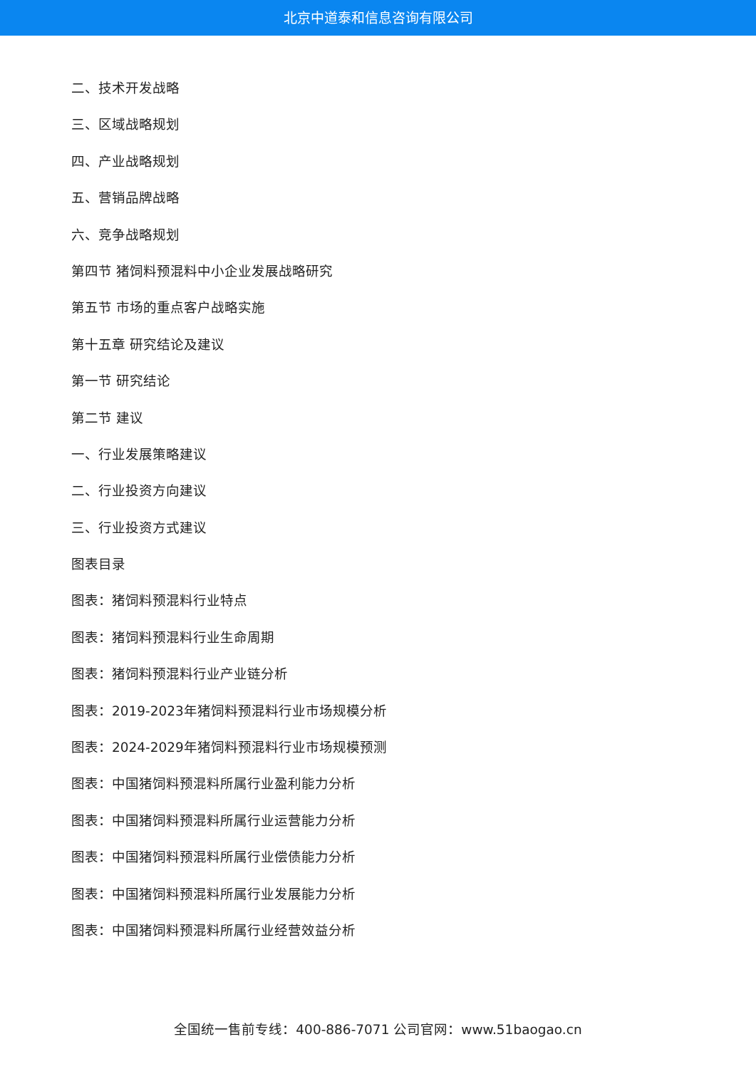北京中道泰和信息咨询有限公司
二、技术开发战略
三、区域战略规划
四、产业战略规划
五、营销品牌战略
六、竞争战略规划
第四节 猪饲料预混料中小企业发展战略研究
第五节 市场的重点客户战略实施
第十五章 研究结论及建议
第一节 研究结论
第二节 建议
一、行业发展策略建议
二、行业投资方向建议
三、行业投资方式建议
图表目录
图表：猪饲料预混料行业特点
图表：猪饲料预混料行业生命周期
图表：猪饲料预混料行业产业链分析
图表：2019-2023年猪饲料预混料行业市场规模分析
图表：2024-2029年猪饲料预混料行业市场规模预测
图表：中国猪饲料预混料所属行业盈利能力分析
图表：中国猪饲料预混料所属行业运营能力分析
图表：中国猪饲料预混料所属行业偿债能力分析
图表：中国猪饲料预混料所属行业发展能力分析
图表：中国猪饲料预混料所属行业经营效益分析
全国统一售前专线：400-886-7071 公司官网：www.51baogao.cn